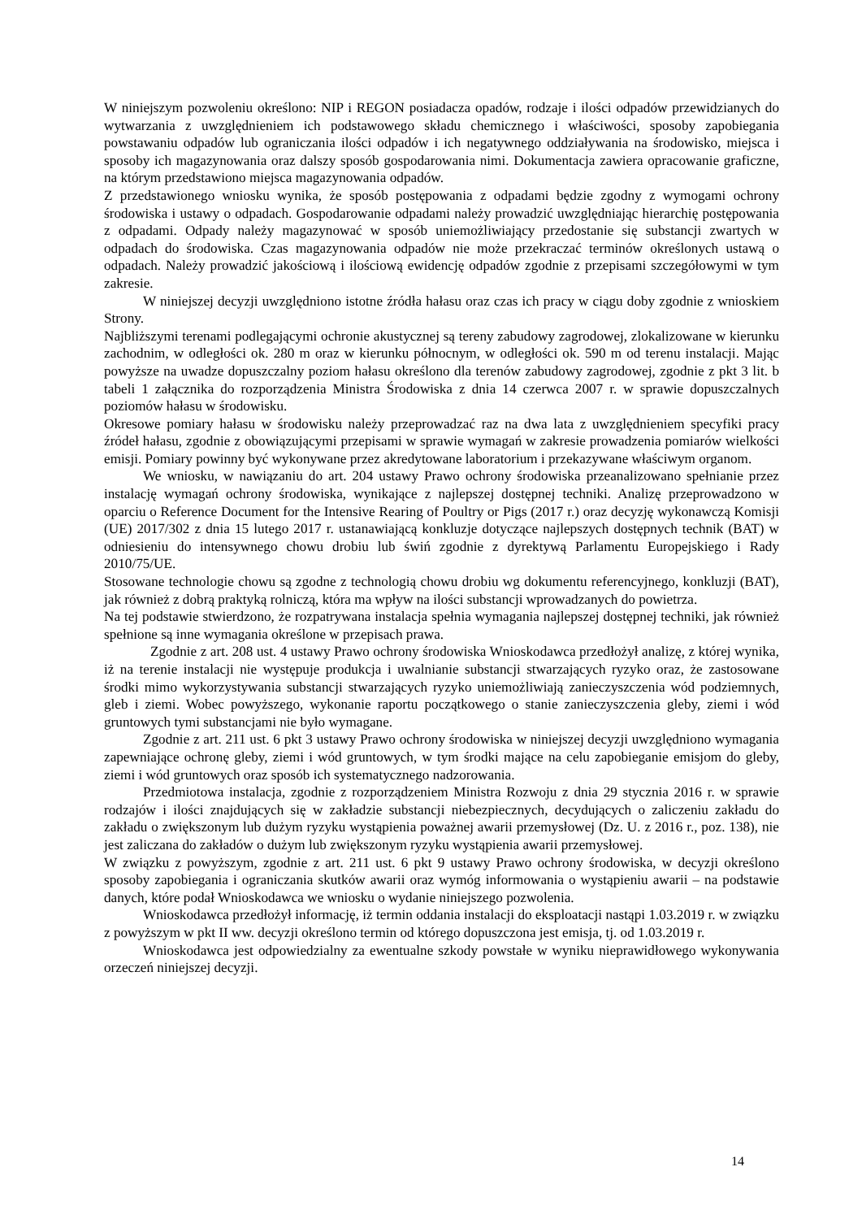W niniejszym pozwoleniu określono: NIP i REGON posiadacza opadów, rodzaje i ilości odpadów przewidzianych do wytwarzania z uwzględnieniem ich podstawowego składu chemicznego i właściwości, sposoby zapobiegania powstawaniu odpadów lub ograniczania ilości odpadów i ich negatywnego oddziaływania na środowisko, miejsca i sposoby ich magazynowania oraz dalszy sposób gospodarowania nimi. Dokumentacja zawiera opracowanie graficzne, na którym przedstawiono miejsca magazynowania odpadów.
Z przedstawionego wniosku wynika, że sposób postępowania z odpadami będzie zgodny z wymogami ochrony środowiska i ustawy o odpadach. Gospodarowanie odpadami należy prowadzić uwzględniając hierarchię postępowania z odpadami. Odpady należy magazynować w sposób uniemożliwiający przedostanie się substancji zwartych w odpadach do środowiska. Czas magazynowania odpadów nie może przekraczać terminów określonych ustawą o odpadach. Należy prowadzić jakościową i ilościową ewidencję odpadów zgodnie z przepisami szczegółowymi w tym zakresie.
W niniejszej decyzji uwzględniono istotne źródła hałasu oraz czas ich pracy w ciągu doby zgodnie z wnioskiem Strony.
Najbliższymi terenami podlegającymi ochronie akustycznej są tereny zabudowy zagrodowej, zlokalizowane w kierunku zachodnim, w odległości ok. 280 m oraz w kierunku północnym, w odległości ok. 590 m od terenu instalacji. Mając powyższe na uwadze dopuszczalny poziom hałasu określono dla terenów zabudowy zagrodowej, zgodnie z pkt 3 lit. b tabeli 1 załącznika do rozporządzenia Ministra Środowiska z dnia 14 czerwca 2007 r. w sprawie dopuszczalnych poziomów hałasu w środowisku.
Okresowe pomiary hałasu w środowisku należy przeprowadzać raz na dwa lata z uwzględnieniem specyfiki pracy źródeł hałasu, zgodnie z obowiązującymi przepisami w sprawie wymagań w zakresie prowadzenia pomiarów wielkości emisji. Pomiary powinny być wykonywane przez akredytowane laboratorium i przekazywane właściwym organom.
We wniosku, w nawiązaniu do art. 204 ustawy Prawo ochrony środowiska przeanalizowano spełnianie przez instalację wymagań ochrony środowiska, wynikające z najlepszej dostępnej techniki. Analizę przeprowadzono w oparciu o Reference Document for the Intensive Rearing of Poultry or Pigs (2017 r.) oraz decyzję wykonawczą Komisji (UE) 2017/302 z dnia 15 lutego 2017 r. ustanawiającą konkluzje dotyczące najlepszych dostępnych technik (BAT) w odniesieniu do intensywnego chowu drobiu lub świń zgodnie z dyrektywą Parlamentu Europejskiego i Rady 2010/75/UE.
Stosowane technologie chowu są zgodne z technologią chowu drobiu wg dokumentu referencyjnego, konkluzji (BAT), jak również z dobrą praktyką rolniczą, która ma wpływ na ilości substancji wprowadzanych do powietrza.
Na tej podstawie stwierdzono, że rozpatrywana instalacja spełnia wymagania najlepszej dostępnej techniki, jak również spełnione są inne wymagania określone w przepisach prawa.
Zgodnie z art. 208 ust. 4 ustawy Prawo ochrony środowiska Wnioskodawca przedłożył analizę, z której wynika, iż na terenie instalacji nie występuje produkcja i uwalnianie substancji stwarzających ryzyko oraz, że zastosowane środki mimo wykorzystywania substancji stwarzających ryzyko uniemożliwiają zanieczyszczenia wód podziemnych, gleb i ziemi. Wobec powyższego, wykonanie raportu początkowego o stanie zanieczyszczenia gleby, ziemi i wód gruntowych tymi substancjami nie było wymagane.
Zgodnie z art. 211 ust. 6 pkt 3 ustawy Prawo ochrony środowiska w niniejszej decyzji uwzględniono wymagania zapewniające ochronę gleby, ziemi i wód gruntowych, w tym środki mające na celu zapobieganie emisjom do gleby, ziemi i wód gruntowych oraz sposób ich systematycznego nadzorowania.
Przedmiotowa instalacja, zgodnie z rozporządzeniem Ministra Rozwoju z dnia 29 stycznia 2016 r. w sprawie rodzajów i ilości znajdujących się w zakładzie substancji niebezpiecznych, decydujących o zaliczeniu zakładu do zakładu o zwiększonym lub dużym ryzyku wystąpienia poważnej awarii przemysłowej (Dz. U. z 2016 r., poz. 138), nie jest zaliczana do zakładów o dużym lub zwiększonym ryzyku wystąpienia awarii przemysłowej.
W związku z powyższym, zgodnie z art. 211 ust. 6 pkt 9 ustawy Prawo ochrony środowiska, w decyzji określono sposoby zapobiegania i ograniczania skutków awarii oraz wymóg informowania o wystąpieniu awarii – na podstawie danych, które podał Wnioskodawca we wniosku o wydanie niniejszego pozwolenia.
Wnioskodawca przedłożył informację, iż termin oddania instalacji do eksploatacji nastąpi 1.03.2019 r. w związku z powyższym w pkt II ww. decyzji określono termin od którego dopuszczona jest emisja, tj. od 1.03.2019 r.
Wnioskodawca jest odpowiedzialny za ewentualne szkody powstałe w wyniku nieprawidłowego wykonywania orzeczeń niniejszej decyzji.
14